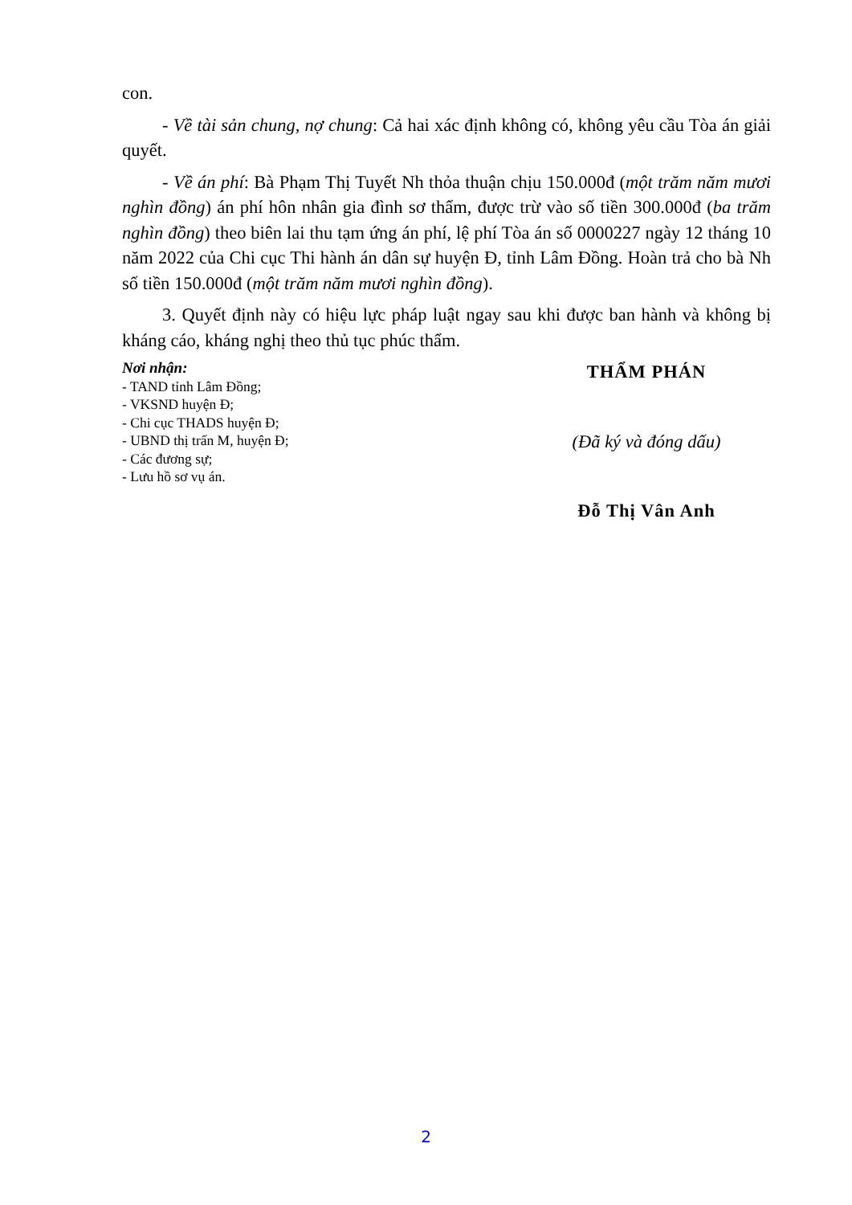con.
- Về tài sản chung, nợ chung: Cả hai xác định không có, không yêu cầu Tòa án giải quyết.
- Về án phí: Bà Phạm Thị Tuyết Nh thỏa thuận chịu 150.000đ (một trăm năm mươi nghìn đồng) án phí hôn nhân gia đình sơ thẩm, được trừ vào số tiền 300.000đ (ba trăm nghìn đồng) theo biên lai thu tạm ứng án phí, lệ phí Tòa án số 0000227 ngày 12 tháng 10 năm 2022 của Chi cục Thi hành án dân sự huyện Đ, tỉnh Lâm Đồng. Hoàn trả cho bà Nh số tiền 150.000đ (một trăm năm mươi nghìn đồng).
3. Quyết định này có hiệu lực pháp luật ngay sau khi được ban hành và không bị kháng cáo, kháng nghị theo thủ tục phúc thẩm.
Nơi nhận:
- TAND tỉnh Lâm Đồng;
- VKSND huyện Đ;
- Chi cục THADS huyện Đ;
- UBND thị trấn M, huyện Đ;
- Các đương sự;
- Lưu hồ sơ vụ án.
THẨM PHÁN
(Đã ký và đóng dấu)
Đỗ Thị Vân Anh
2